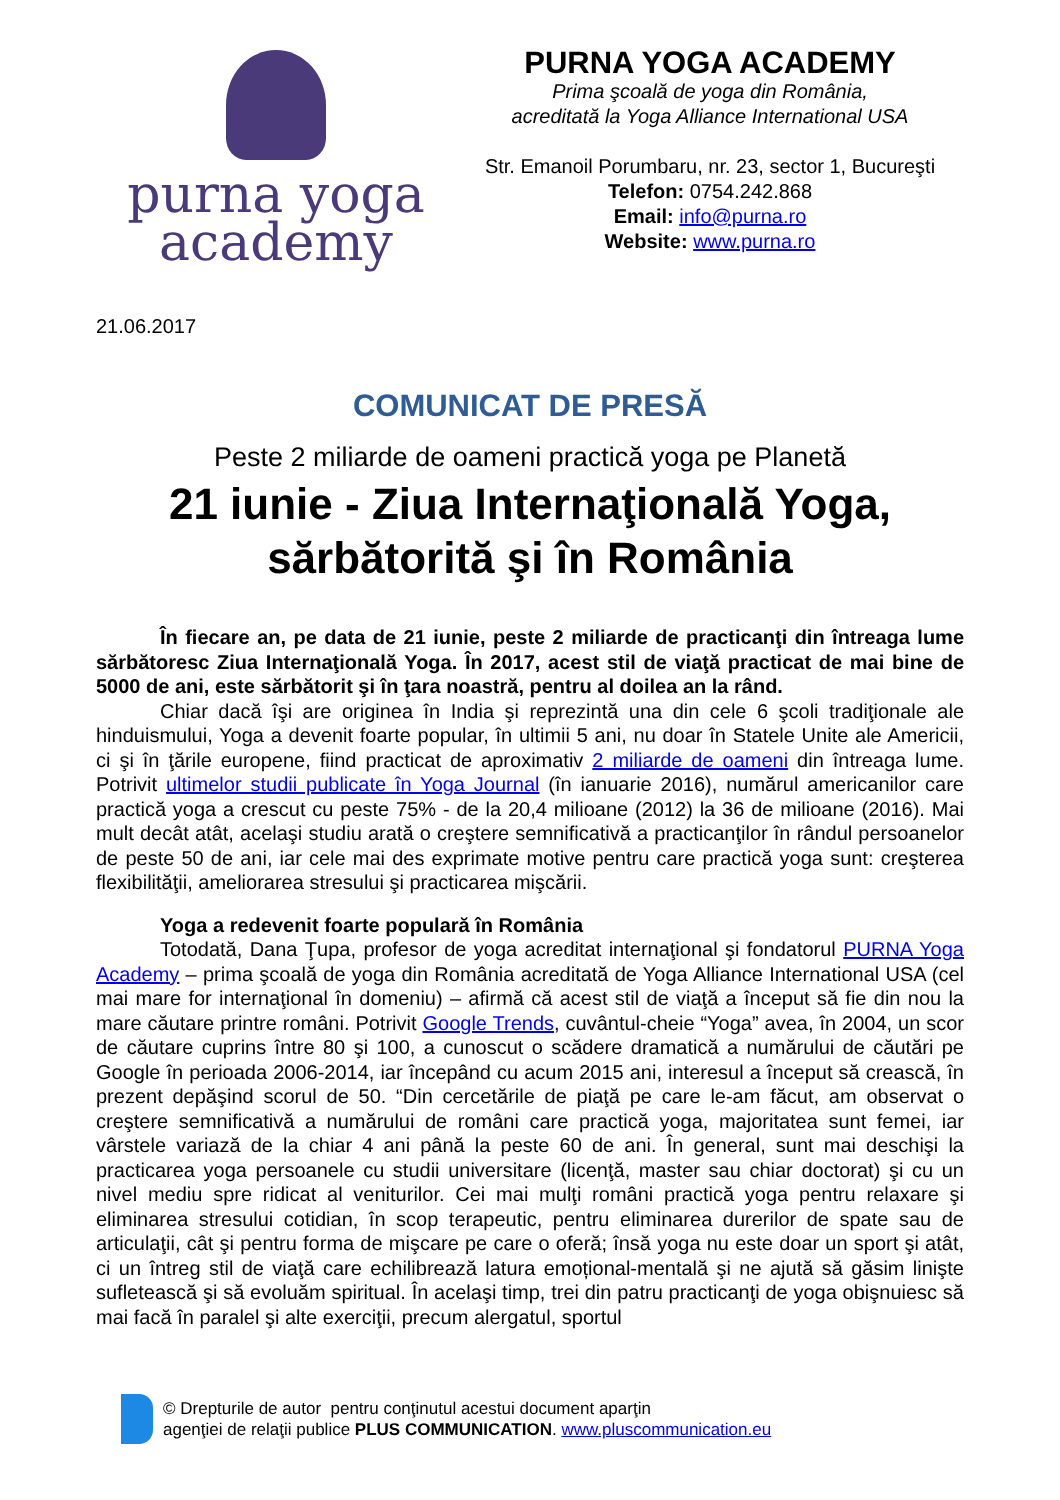purna yoga
academy
PURNA YOGA ACADEMY
Prima şcoală de yoga din România,
acreditată la Yoga Alliance International USA
Str. Emanoil Porumbaru, nr. 23, sector 1, Bucureşti
Telefon: 0754.242.868
Email: info@purna.ro
Website: www.purna.ro
21.06.2017
COMUNICAT DE PRESĂ
Peste 2 miliarde de oameni practică yoga pe Planetă
21 iunie - Ziua Internaţională Yoga,
sărbătorită şi în România
În fiecare an, pe data de 21 iunie, peste 2 miliarde de practicanţi din întreaga lume sărbătoresc Ziua Internaţională Yoga. În 2017, acest stil de viaţă practicat de mai bine de 5000 de ani, este sărbătorit şi în ţara noastră, pentru al doilea an la rând.
Chiar dacă îşi are originea în India şi reprezintă una din cele 6 şcoli tradiţionale ale hinduismului, Yoga a devenit foarte popular, în ultimii 5 ani, nu doar în Statele Unite ale Americii, ci şi în ţările europene, fiind practicat de aproximativ 2 miliarde de oameni din întreaga lume. Potrivit ultimelor studii publicate în Yoga Journal (în ianuarie 2016), numărul americanilor care practică yoga a crescut cu peste 75% - de la 20,4 milioane (2012) la 36 de milioane (2016). Mai mult decât atât, acelaşi studiu arată o creştere semnificativă a practicanţilor în rândul persoanelor de peste 50 de ani, iar cele mai des exprimate motive pentru care practică yoga sunt: creşterea flexibilităţii, ameliorarea stresului şi practicarea mişcării.
Yoga a redevenit foarte populară în România
Totodată, Dana Ţupa, profesor de yoga acreditat internaţional şi fondatorul PURNA Yoga Academy – prima şcoală de yoga din România acreditată de Yoga Alliance International USA (cel mai mare for internaţional în domeniu) – afirmă că acest stil de viaţă a început să fie din nou la mare căutare printre români. Potrivit Google Trends, cuvântul-cheie “Yoga” avea, în 2004, un scor de căutare cuprins între 80 şi 100, a cunoscut o scădere dramatică a numărului de căutări pe Google în perioada 2006-2014, iar începând cu acum 2015 ani, interesul a început să crească, în prezent depăşind scorul de 50. “Din cercetările de piaţă pe care le-am făcut, am observat o creştere semnificativă a numărului de români care practică yoga, majoritatea sunt femei, iar vârstele variază de la chiar 4 ani până la peste 60 de ani. În general, sunt mai deschişi la practicarea yoga persoanele cu studii universitare (licenţă, master sau chiar doctorat) şi cu un nivel mediu spre ridicat al veniturilor. Cei mai mulţi români practică yoga pentru relaxare şi eliminarea stresului cotidian, în scop terapeutic, pentru eliminarea durerilor de spate sau de articulaţii, cât şi pentru forma de mişcare pe care o oferă; însă yoga nu este doar un sport şi atât, ci un întreg stil de viaţă care echilibrează latura emoțional-mentală şi ne ajută să găsim linişte sufletească şi să evoluăm spiritual. În acelaşi timp, trei din patru practicanţi de yoga obişnuiesc să mai facă în paralel şi alte exerciţii, precum alergatul, sportul
© Drepturile de autor pentru conţinutul acestui document aparţin
agenţiei de relaţii publice PLUS COMMUNICATION. www.pluscommunication.eu